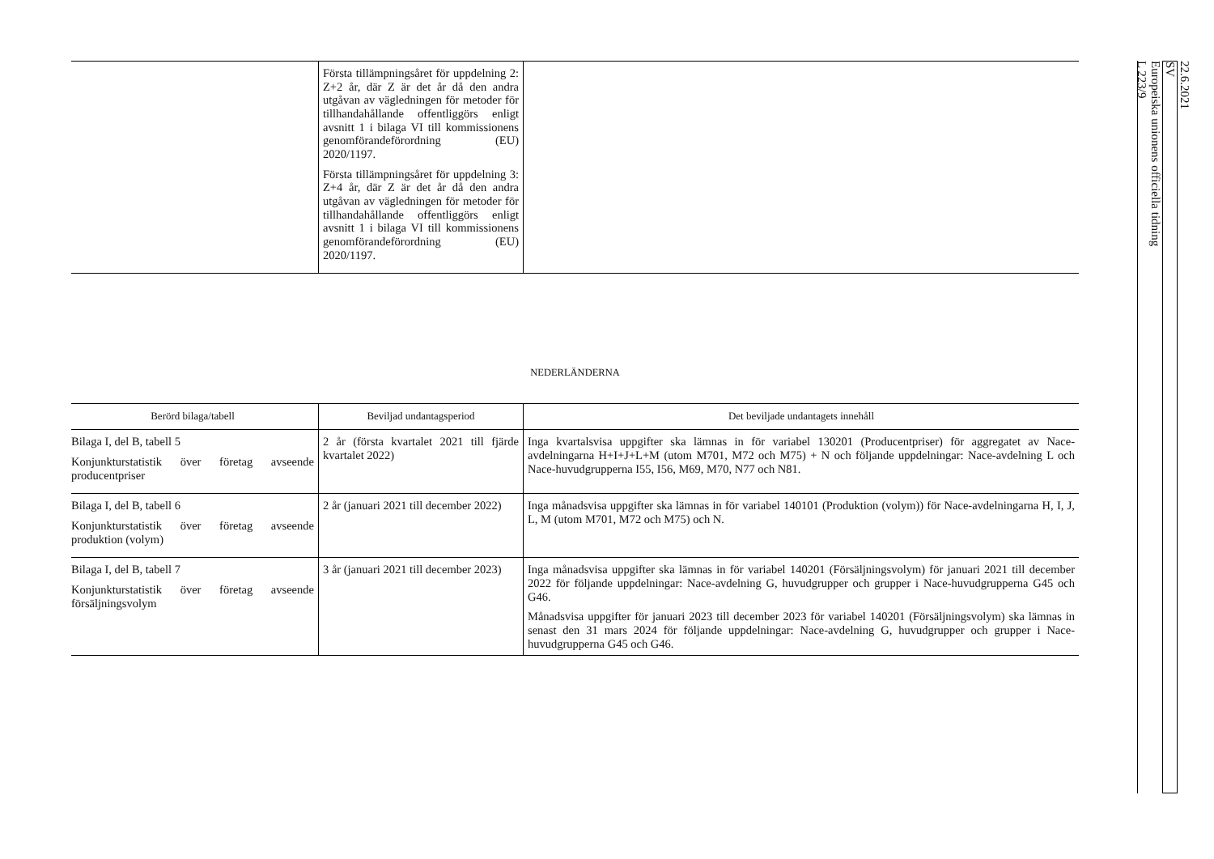| | Första tillämpningsåret för uppdelning 2: Z+2 år, där Z är det år då den andra utgåvan av vägledningen för metoder för tillhandahållande offentliggörs enligt avsnitt 1 i bilaga VI till kommissionens genomförandeförordning (EU) 2020/1197. Första tillämpningsåret för uppdelning 3: Z+4 år, där Z är det år då den andra utgåvan av vägledningen för metoder för tillhandahållande offentliggörs enligt avsnitt 1 i bilaga VI till kommissionens genomförandeförordning (EU) 2020/1197. | |
NEDERLÄNDERNA
| Berörd bilaga/tabell | Beviljad undantagsperiod | Det beviljade undantagets innehåll |
| --- | --- | --- |
| Bilaga I, del B, tabell 5 Konjunkturstatistik över företag avseende producentpriser | 2 år (första kvartalet 2021 till fjärde kvartalet 2022) | Inga kvartalsvisa uppgifter ska lämnas in för variabel 130201 (Producentpriser) för aggregatet av Nace-avdelningarna H+I+J+L+M (utom M701, M72 och M75) + N och följande uppdelningar: Nace-avdelning L och Nace-huvudgrupperna I55, I56, M69, M70, N77 och N81. |
| Bilaga I, del B, tabell 6 Konjunkturstatistik över företag avseende produktion (volym) | 2 år (januari 2021 till december 2022) | Inga månadsvisa uppgifter ska lämnas in för variabel 140101 (Produktion (volym)) för Nace-avdelningarna H, I, J, L, M (utom M701, M72 och M75) och N. |
| Bilaga I, del B, tabell 7 Konjunkturstatistik över företag avseende försäljningsvolym | 3 år (januari 2021 till december 2023) | Inga månadsvisa uppgifter ska lämnas in för variabel 140201 (Försäljningsvolym) för januari 2021 till december 2022 för följande uppdelningar: Nace-avdelning G, huvudgrupper och grupper i Nace-huvudgrupperna G45 och G46. Månadsvisa uppgifter för januari 2023 till december 2023 för variabel 140201 (Försäljningsvolym) ska lämnas in senast den 31 mars 2024 för följande uppdelningar: Nace-avdelning G, huvudgrupper och grupper i Nace-huvudgrupperna G45 och G46. |
22.6.2021
SV
Europeiska unionens officiella tidning
L 223/9